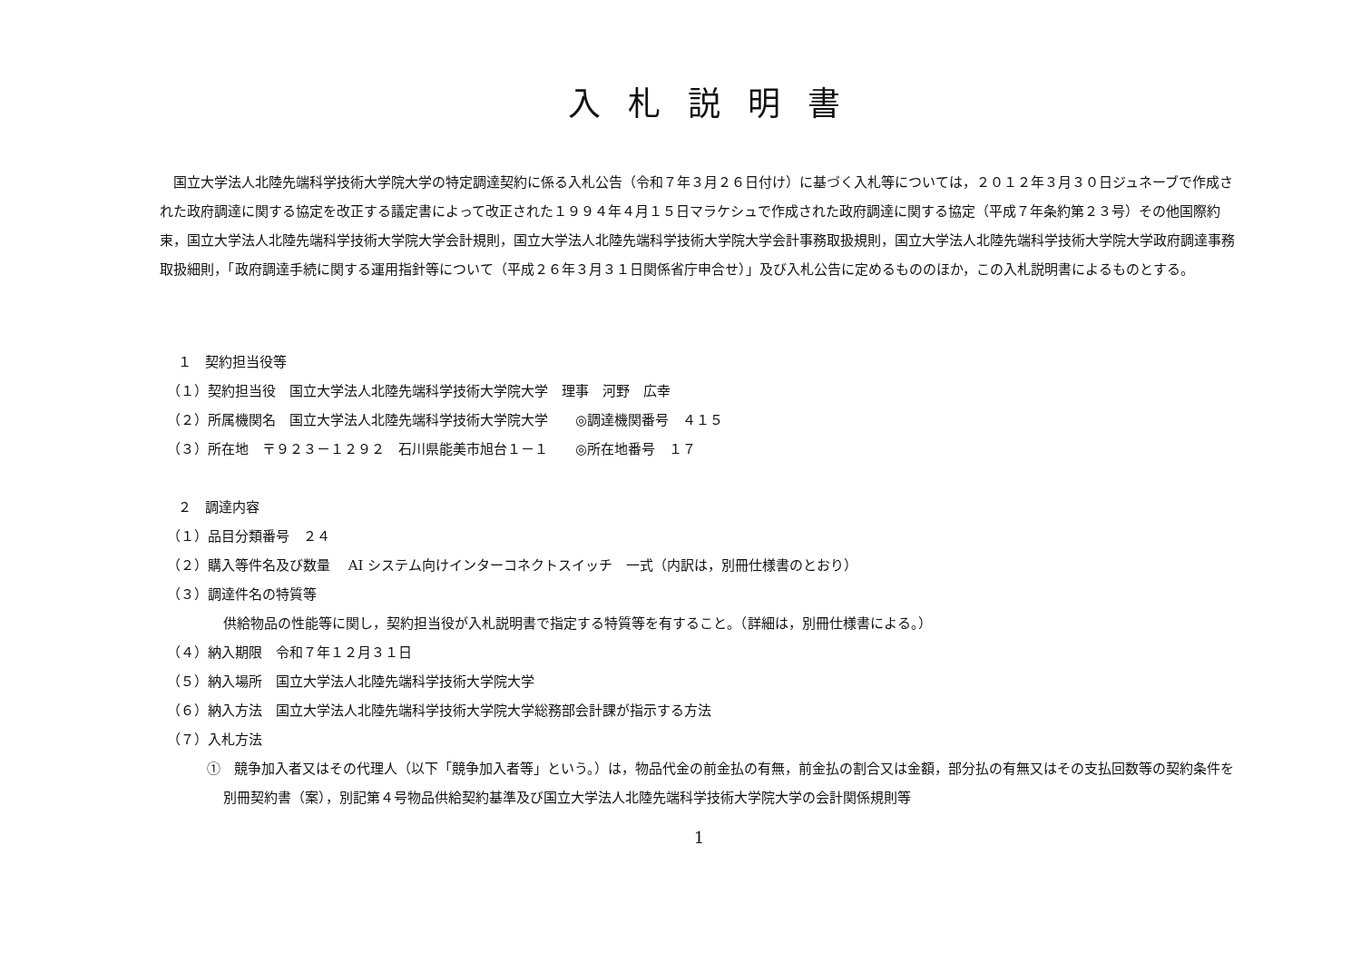入札説明書
国立大学法人北陸先端科学技術大学院大学の特定調達契約に係る入札公告（令和７年３月２６日付け）に基づく入札等については，２０１２年３月３０日ジュネーブで作成された政府調達に関する協定を改正する議定書によって改正された１９９４年４月１５日マラケシュで作成された政府調達に関する協定（平成７年条約第２３号）その他国際約束，国立大学法人北陸先端科学技術大学院大学会計規則，国立大学法人北陸先端科学技術大学院大学会計事務取扱規則，国立大学法人北陸先端科学技術大学院大学政府調達事務取扱細則，「政府調達手続に関する運用指針等について（平成２６年３月３１日関係省庁申合せ）」及び入札公告に定めるもののほか，この入札説明書によるものとする。
１　契約担当役等
（１）契約担当役　国立大学法人北陸先端科学技術大学院大学　理事　河野　広幸
（２）所属機関名　国立大学法人北陸先端科学技術大学院大学　　◎調達機関番号　４１５
（３）所在地　〒９２３－１２９２　石川県能美市旭台１－１　　◎所在地番号　１７
２　調達内容
（１）品目分類番号　２４
（２）購入等件名及び数量　 AI システム向けインターコネクトスイッチ　一式（内訳は，別冊仕様書のとおり）
（３）調達件名の特質等
供給物品の性能等に関し，契約担当役が入札説明書で指定する特質等を有すること。（詳細は，別冊仕様書による。）
（４）納入期限　令和７年１２月３１日
（５）納入場所　国立大学法人北陸先端科学技術大学院大学
（６）納入方法　国立大学法人北陸先端科学技術大学院大学総務部会計課が指示する方法
（７）入札方法
①　競争加入者又はその代理人（以下「競争加入者等」という。）は，物品代金の前金払の有無，前金払の割合又は金額，部分払の有無又はその支払回数等の契約条件を別冊契約書（案），別記第４号物品供給契約基準及び国立大学法人北陸先端科学技術大学院大学の会計関係規則等
1